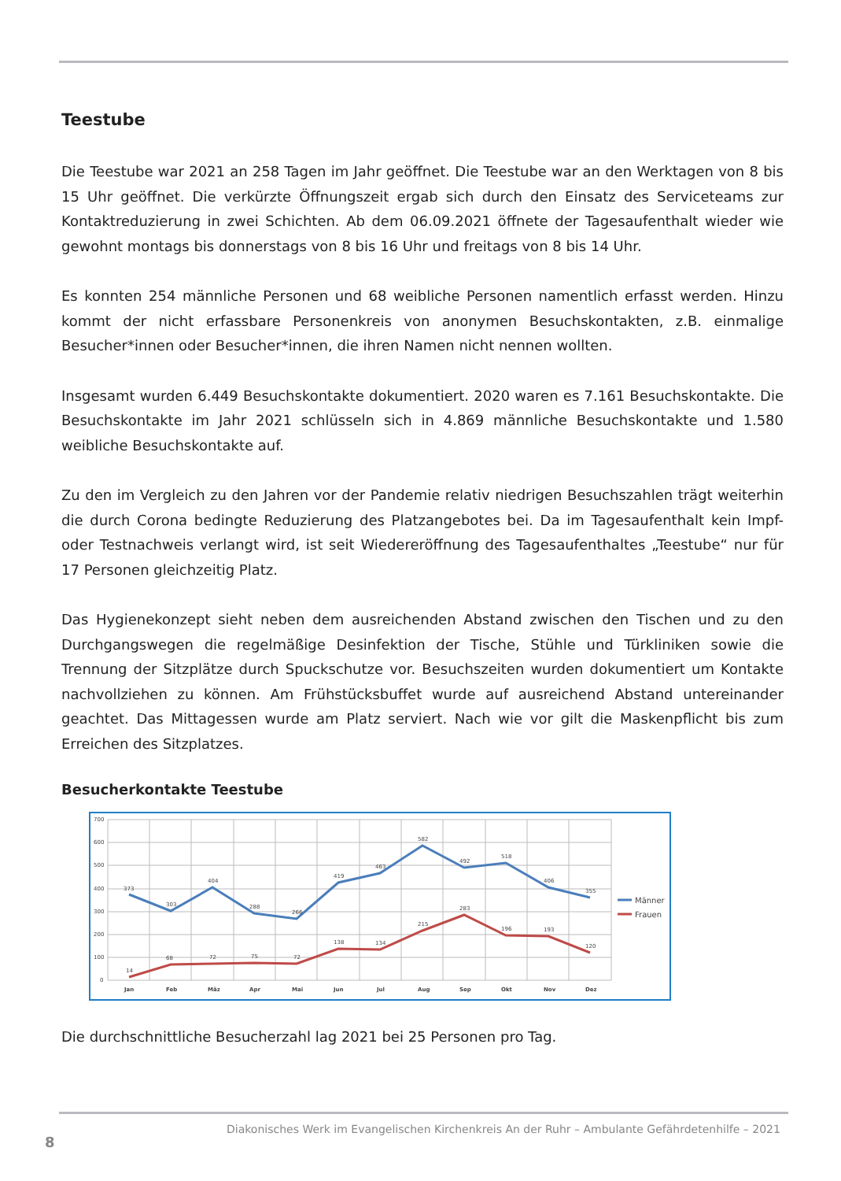Teestube
Die Teestube war 2021 an 258 Tagen im Jahr geöffnet. Die Teestube war an den Werktagen von 8 bis 15 Uhr geöffnet. Die verkürzte Öffnungszeit ergab sich durch den Einsatz des Serviceteams zur Kontaktreduzierung in zwei Schichten. Ab dem 06.09.2021 öffnete der Tagesaufenthalt wieder wie gewohnt montags bis donnerstags von 8 bis 16 Uhr und freitags von 8 bis 14 Uhr.
Es konnten 254 männliche Personen und 68 weibliche Personen namentlich erfasst werden. Hinzu kommt der nicht erfassbare Personenkreis von anonymen Besuchskontakten, z.B. einmalige Besucher*innen oder Besucher*innen, die ihren Namen nicht nennen wollten.
Insgesamt wurden 6.449 Besuchskontakte dokumentiert. 2020 waren es 7.161 Besuchskontakte. Die Besuchskontakte im Jahr 2021 schlüsseln sich in 4.869 männliche Besuchskontakte und 1.580 weibliche Besuchskontakte auf.
Zu den im Vergleich zu den Jahren vor der Pandemie relativ niedrigen Besuchszahlen trägt weiterhin die durch Corona bedingte Reduzierung des Platzangebotes bei. Da im Tagesaufenthalt kein Impf- oder Testnachweis verlangt wird, ist seit Wiedereröffnung des Tagesaufenthaltes „Teestube“ nur für 17 Personen gleichzeitig Platz.
Das Hygienekonzept sieht neben dem ausreichenden Abstand zwischen den Tischen und zu den Durchgangswegen die regelmäßige Desinfektion der Tische, Stühle und Türkliniken sowie die Trennung der Sitzplätze durch Spuckschutze vor. Besuchszeiten wurden dokumentiert um Kontakte nachvollziehen zu können. Am Frühstücksbuffet wurde auf ausreichend Abstand untereinander geachtet. Das Mittagessen wurde am Platz serviert. Nach wie vor gilt die Maskenpflicht bis zum Erreichen des Sitzplatzes.
Besucherkontakte Teestube
700
600
500
400
300
200
100
0
373
303
404
288
266
419
463
582
492
518
406
355
14
68
72
75
72
138
134
215
283
196
193
120
Jan
Feb
Mäz
Apr
Mai
Jun
Jul
Aug
Sep
Okt
Nov
Dez
Männer
Frauen
Die durchschnittliche Besucherzahl lag 2021 bei 25 Personen pro Tag.
Diakonisches Werk im Evangelischen Kirchenkreis An der Ruhr – Ambulante Gefährdetenhilfe – 2021
8